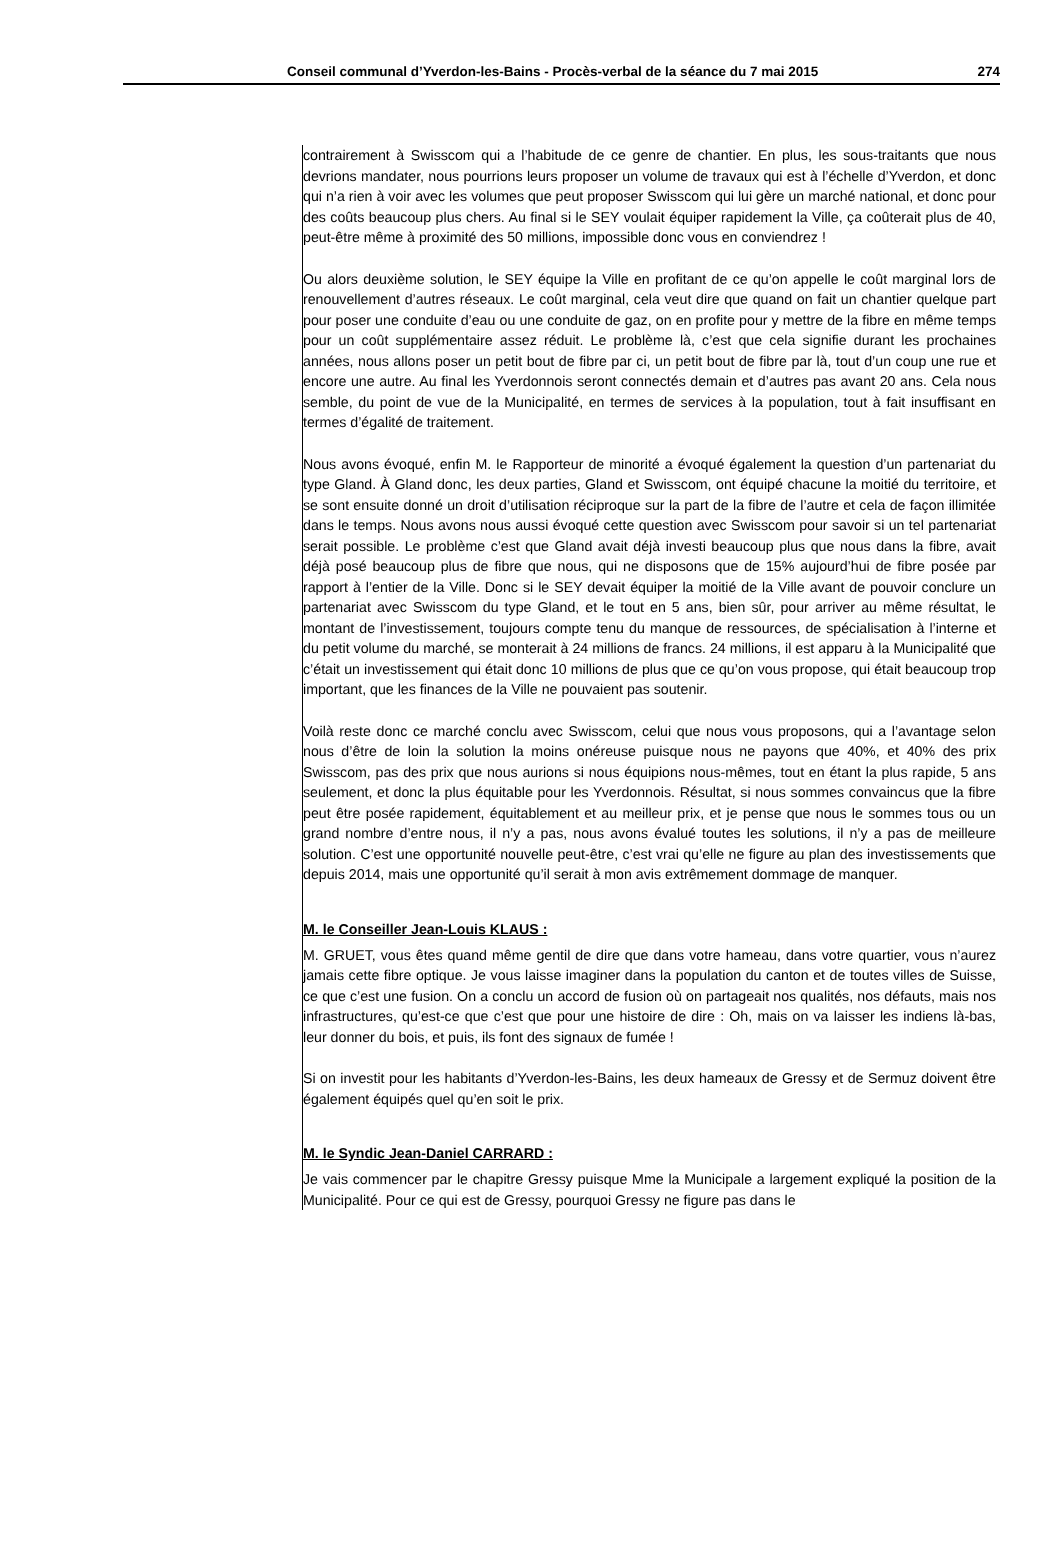Conseil communal d’Yverdon-les-Bains - Procès-verbal de la séance du 7 mai 2015 274
contrairement à Swisscom qui a l’habitude de ce genre de chantier. En plus, les sous-traitants que nous devrions mandater, nous pourrions leurs proposer un volume de travaux qui est à l’échelle d’Yverdon, et donc qui n’a rien à voir avec les volumes que peut proposer Swisscom qui lui gère un marché national, et donc pour des coûts beaucoup plus chers. Au final si le SEY voulait équiper rapidement la Ville, ça coûterait plus de 40, peut-être même à proximité des 50 millions, impossible donc vous en conviendrez !
Ou alors deuxième solution, le SEY équipe la Ville en profitant de ce qu’on appelle le coût marginal lors de renouvellement d’autres réseaux. Le coût marginal, cela veut dire que quand on fait un chantier quelque part pour poser une conduite d’eau ou une conduite de gaz, on en profite pour y mettre de la fibre en même temps pour un coût supplémentaire assez réduit. Le problème là, c’est que cela signifie durant les prochaines années, nous allons poser un petit bout de fibre par ci, un petit bout de fibre par là, tout d’un coup une rue et encore une autre. Au final les Yverdonnois seront connectés demain et d’autres pas avant 20 ans. Cela nous semble, du point de vue de la Municipalité, en termes de services à la population, tout à fait insuffisant en termes d’égalité de traitement.
Nous avons évoqué, enfin M. le Rapporteur de minorité a évoqué également la question d’un partenariat du type Gland. À Gland donc, les deux parties, Gland et Swisscom, ont équipé chacune la moitié du territoire, et se sont ensuite donné un droit d’utilisation réciproque sur la part de la fibre de l’autre et cela de façon illimitée dans le temps. Nous avons nous aussi évoqué cette question avec Swisscom pour savoir si un tel partenariat serait possible. Le problème c’est que Gland avait déjà investi beaucoup plus que nous dans la fibre, avait déjà posé beaucoup plus de fibre que nous, qui ne disposons que de 15% aujourd’hui de fibre posée par rapport à l’entier de la Ville. Donc si le SEY devait équiper la moitié de la Ville avant de pouvoir conclure un partenariat avec Swisscom du type Gland, et le tout en 5 ans, bien sûr, pour arriver au même résultat, le montant de l’investissement, toujours compte tenu du manque de ressources, de spécialisation à l’interne et du petit volume du marché, se monterait à 24 millions de francs. 24 millions, il est apparu à la Municipalité que c’était un investissement qui était donc 10 millions de plus que ce qu’on vous propose, qui était beaucoup trop important, que les finances de la Ville ne pouvaient pas soutenir.
Voilà reste donc ce marché conclu avec Swisscom, celui que nous vous proposons, qui a l’avantage selon nous d’être de loin la solution la moins onéreuse puisque nous ne payons que 40%, et 40% des prix Swisscom, pas des prix que nous aurions si nous équipions nous-mêmes, tout en étant la plus rapide, 5 ans seulement, et donc la plus équitable pour les Yverdonnois. Résultat, si nous sommes convaincus que la fibre peut être posée rapidement, équitablement et au meilleur prix, et je pense que nous le sommes tous ou un grand nombre d’entre nous, il n’y a pas, nous avons évalué toutes les solutions, il n’y a pas de meilleure solution. C’est une opportunité nouvelle peut-être, c’est vrai qu’elle ne figure au plan des investissements que depuis 2014, mais une opportunité qu’il serait à mon avis extrêmement dommage de manquer.
M. le Conseiller Jean-Louis KLAUS :
M. GRUET, vous êtes quand même gentil de dire que dans votre hameau, dans votre quartier, vous n’aurez jamais cette fibre optique. Je vous laisse imaginer dans la population du canton et de toutes villes de Suisse, ce que c’est une fusion. On a conclu un accord de fusion où on partageait nos qualités, nos défauts, mais nos infrastructures, qu’est-ce que c’est que pour une histoire de dire : Oh, mais on va laisser les indiens là-bas, leur donner du bois, et puis, ils font des signaux de fumée !
Si on investit pour les habitants d’Yverdon-les-Bains, les deux hameaux de Gressy et de Sermuz doivent être également équipés quel qu’en soit le prix.
M. le Syndic Jean-Daniel CARRARD :
Je vais commencer par le chapitre Gressy puisque Mme la Municipale a largement expliqué la position de la Municipalité. Pour ce qui est de Gressy, pourquoi Gressy ne figure pas dans le